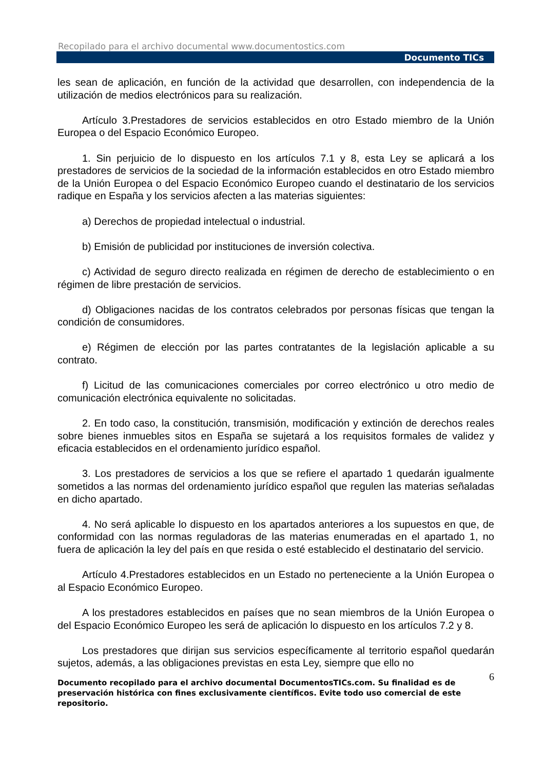Recopilado para el archivo documental www.documentostics.com
Documento TICs
les sean de aplicación, en función de la actividad que desarrollen, con independencia de la utilización de medios electrónicos para su realización.
Artículo 3.Prestadores de servicios establecidos en otro Estado miembro de la Unión Europea o del Espacio Económico Europeo.
1. Sin perjuicio de lo dispuesto en los artículos 7.1 y 8, esta Ley se aplicará a los prestadores de servicios de la sociedad de la información establecidos en otro Estado miembro de la Unión Europea o del Espacio Económico Europeo cuando el destinatario de los servicios radique en España y los servicios afecten a las materias siguientes:
a) Derechos de propiedad intelectual o industrial.
b) Emisión de publicidad por instituciones de inversión colectiva.
c) Actividad de seguro directo realizada en régimen de derecho de establecimiento o en régimen de libre prestación de servicios.
d) Obligaciones nacidas de los contratos celebrados por personas físicas que tengan la condición de consumidores.
e) Régimen de elección por las partes contratantes de la legislación aplicable a su contrato.
f) Licitud de las comunicaciones comerciales por correo electrónico u otro medio de comunicación electrónica equivalente no solicitadas.
2. En todo caso, la constitución, transmisión, modificación y extinción de derechos reales sobre bienes inmuebles sitos en España se sujetará a los requisitos formales de validez y eficacia establecidos en el ordenamiento jurídico español.
3. Los prestadores de servicios a los que se refiere el apartado 1 quedarán igualmente sometidos a las normas del ordenamiento jurídico español que regulen las materias señaladas en dicho apartado.
4. No será aplicable lo dispuesto en los apartados anteriores a los supuestos en que, de conformidad con las normas reguladoras de las materias enumeradas en el apartado 1, no fuera de aplicación la ley del país en que resida o esté establecido el destinatario del servicio.
Artículo 4.Prestadores establecidos en un Estado no perteneciente a la Unión Europea o al Espacio Económico Europeo.
A los prestadores establecidos en países que no sean miembros de la Unión Europea o del Espacio Económico Europeo les será de aplicación lo dispuesto en los artículos 7.2 y 8.
Los prestadores que dirijan sus servicios específicamente al territorio español quedarán sujetos, además, a las obligaciones previstas en esta Ley, siempre que ello no
6 Documento recopilado para el archivo documental DocumentosTICs.com. Su finalidad es de preservación histórica con fines exclusivamente científicos. Evite todo uso comercial de este repositorio.